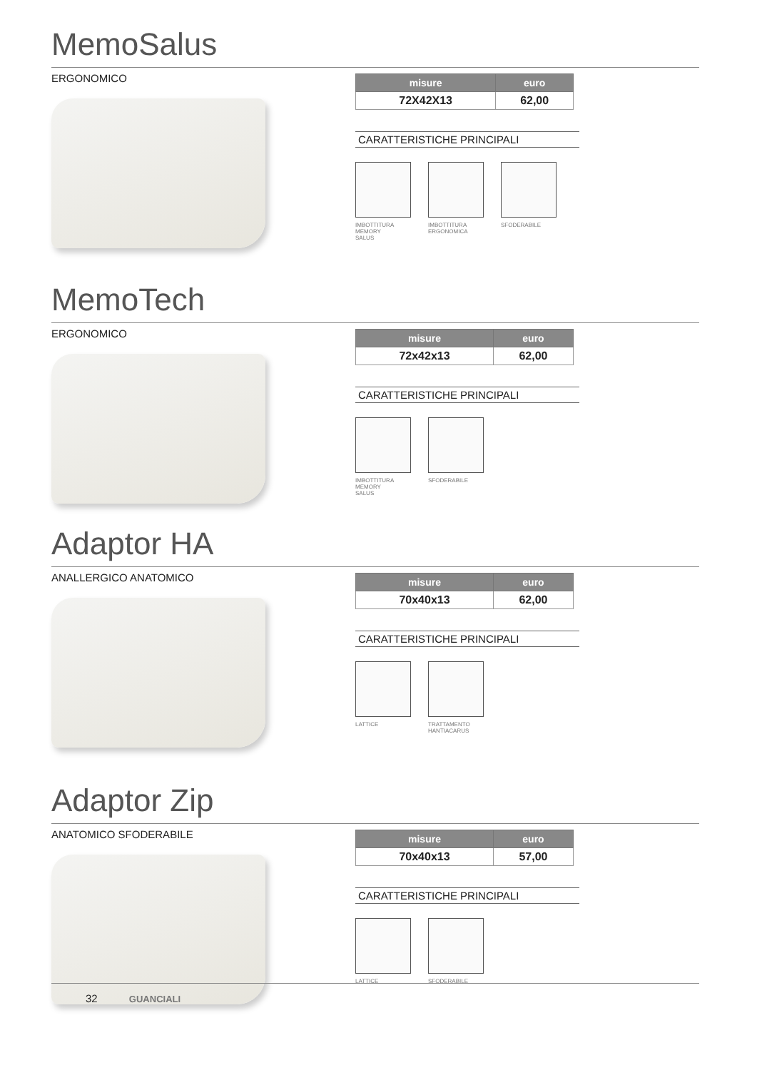MemoSalus
ERGONOMICO
| misure | euro |
| --- | --- |
| 72X42X13 | 62,00 |
CARATTERISTICHE PRINCIPALI
IMBOTTITURA
MEMORY
SALUS
IMBOTTITURA
ERGONOMICA
SFODERABILE
MemoTech
ERGONOMICO
| misure | euro |
| --- | --- |
| 72x42x13 | 62,00 |
CARATTERISTICHE PRINCIPALI
IMBOTTITURA
MEMORY
SALUS
SFODERABILE
Adaptor HA
ANALLERGICO ANATOMICO
| misure | euro |
| --- | --- |
| 70x40x13 | 62,00 |
CARATTERISTICHE PRINCIPALI
LATTICE TRATTAMENTO
HANTIACARUS
Adaptor Zip
ANATOMICO SFODERABILE
| misure | euro |
| --- | --- |
| 70x40x13 | 57,00 |
CARATTERISTICHE PRINCIPALI
LATTICE SFODERABILE
32 GUANCIALI